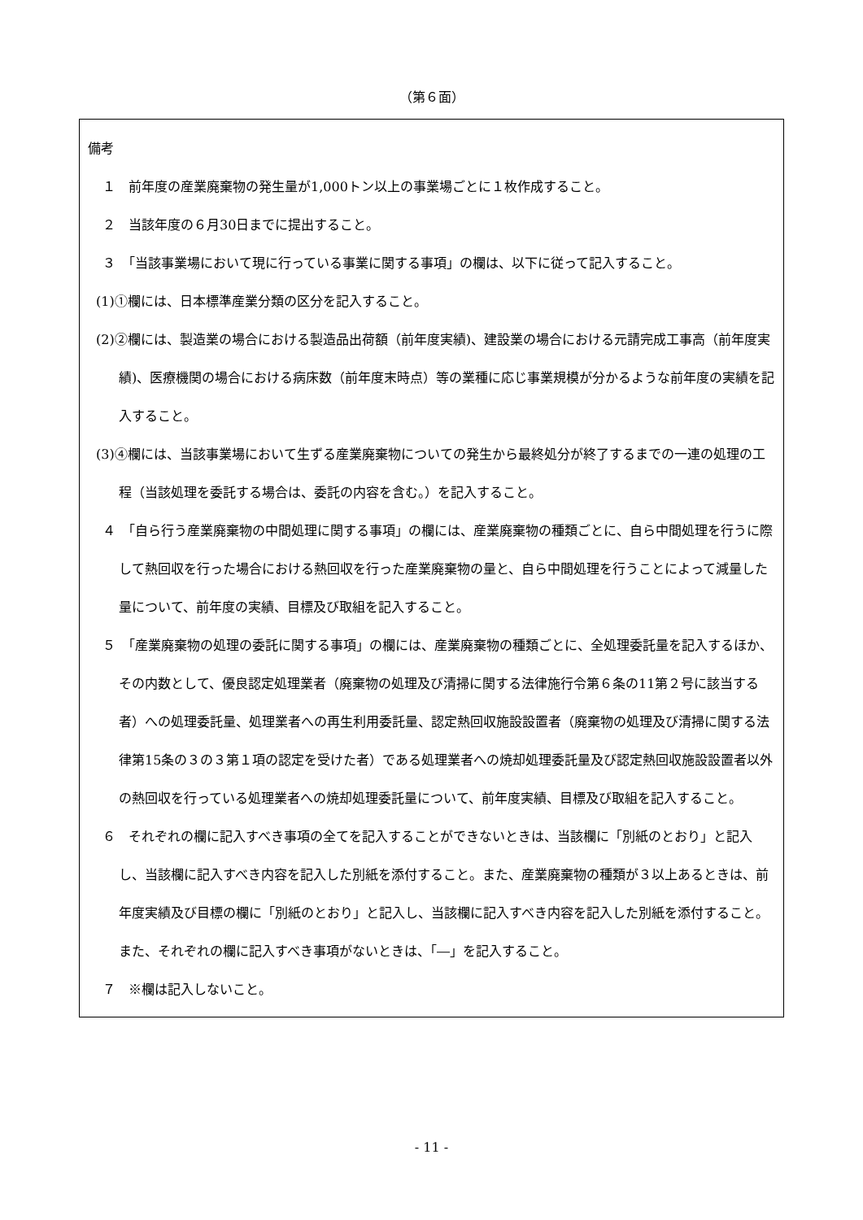（第６面）
備考
１　前年度の産業廃棄物の発生量が1,000トン以上の事業場ごとに１枚作成すること。
２　当該年度の６月30日までに提出すること。
３　「当該事業場において現に行っている事業に関する事項」の欄は、以下に従って記入すること。
(1)①欄には、日本標準産業分類の区分を記入すること。
(2)②欄には、製造業の場合における製造品出荷額（前年度実績)、建設業の場合における元請完成工事高（前年度実績)、医療機関の場合における病床数（前年度末時点）等の業種に応じ事業規模が分かるような前年度の実績を記入すること。
(3)④欄には、当該事業場において生ずる産業廃棄物についての発生から最終処分が終了するまでの一連の処理の工程（当該処理を委託する場合は、委託の内容を含む。）を記入すること。
４　「自ら行う産業廃棄物の中間処理に関する事項」の欄には、産業廃棄物の種類ごとに、自ら中間処理を行うに際して熱回収を行った場合における熱回収を行った産業廃棄物の量と、自ら中間処理を行うことによって減量した量について、前年度の実績、目標及び取組を記入すること。
５　「産業廃棄物の処理の委託に関する事項」の欄には、産業廃棄物の種類ごとに、全処理委託量を記入するほか、その内数として、優良認定処理業者（廃棄物の処理及び清掃に関する法律施行令第６条の11第２号に該当する者）への処理委託量、処理業者への再生利用委託量、認定熱回収施設設置者（廃棄物の処理及び清掃に関する法律第15条の３の３第１項の認定を受けた者）である処理業者への焼却処理委託量及び認定熱回収施設設置者以外の熱回収を行っている処理業者への焼却処理委託量について、前年度実績、目標及び取組を記入すること。
６　それぞれの欄に記入すべき事項の全てを記入することができないときは、当該欄に「別紙のとおり」と記入し、当該欄に記入すべき内容を記入した別紙を添付すること。また、産業廃棄物の種類が３以上あるときは、前年度実績及び目標の欄に「別紙のとおり」と記入し、当該欄に記入すべき内容を記入した別紙を添付すること。また、それぞれの欄に記入すべき事項がないときは、「―」を記入すること。
７　※欄は記入しないこと。
- 11 -